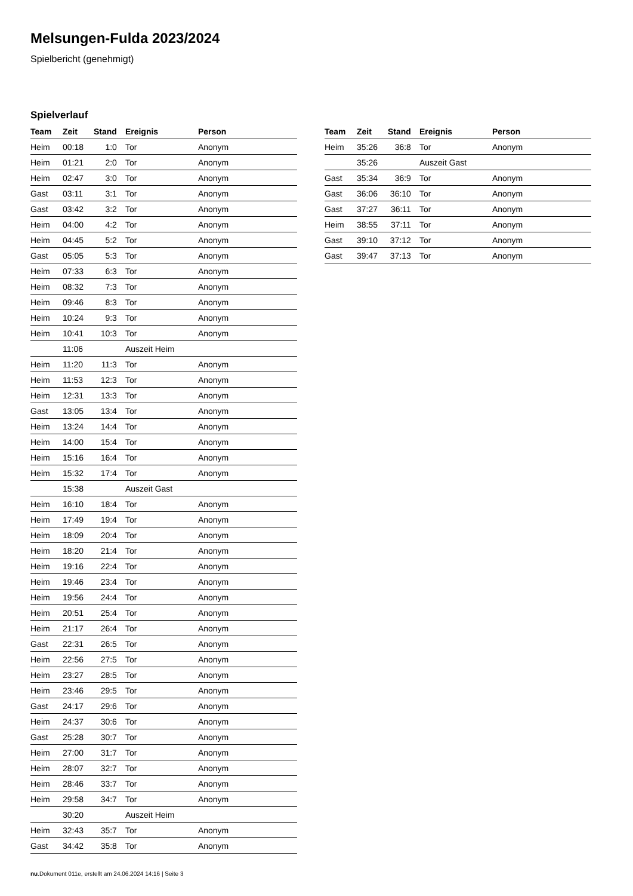Melsungen-Fulda 2023/2024
Spielbericht (genehmigt)
Spielverlauf
| Team | Zeit | Stand | Ereignis | Person |
| --- | --- | --- | --- | --- |
| Heim | 00:18 | 1:0 | Tor | Anonym |
| Heim | 01:21 | 2:0 | Tor | Anonym |
| Heim | 02:47 | 3:0 | Tor | Anonym |
| Gast | 03:11 | 3:1 | Tor | Anonym |
| Gast | 03:42 | 3:2 | Tor | Anonym |
| Heim | 04:00 | 4:2 | Tor | Anonym |
| Heim | 04:45 | 5:2 | Tor | Anonym |
| Gast | 05:05 | 5:3 | Tor | Anonym |
| Heim | 07:33 | 6:3 | Tor | Anonym |
| Heim | 08:32 | 7:3 | Tor | Anonym |
| Heim | 09:46 | 8:3 | Tor | Anonym |
| Heim | 10:24 | 9:3 | Tor | Anonym |
| Heim | 10:41 | 10:3 | Tor | Anonym |
| | 11:06 | | Auszeit Heim | |
| Heim | 11:20 | 11:3 | Tor | Anonym |
| Heim | 11:53 | 12:3 | Tor | Anonym |
| Heim | 12:31 | 13:3 | Tor | Anonym |
| Gast | 13:05 | 13:4 | Tor | Anonym |
| Heim | 13:24 | 14:4 | Tor | Anonym |
| Heim | 14:00 | 15:4 | Tor | Anonym |
| Heim | 15:16 | 16:4 | Tor | Anonym |
| Heim | 15:32 | 17:4 | Tor | Anonym |
| | 15:38 | | Auszeit Gast | |
| Heim | 16:10 | 18:4 | Tor | Anonym |
| Heim | 17:49 | 19:4 | Tor | Anonym |
| Heim | 18:09 | 20:4 | Tor | Anonym |
| Heim | 18:20 | 21:4 | Tor | Anonym |
| Heim | 19:16 | 22:4 | Tor | Anonym |
| Heim | 19:46 | 23:4 | Tor | Anonym |
| Heim | 19:56 | 24:4 | Tor | Anonym |
| Heim | 20:51 | 25:4 | Tor | Anonym |
| Heim | 21:17 | 26:4 | Tor | Anonym |
| Gast | 22:31 | 26:5 | Tor | Anonym |
| Heim | 22:56 | 27:5 | Tor | Anonym |
| Heim | 23:27 | 28:5 | Tor | Anonym |
| Heim | 23:46 | 29:5 | Tor | Anonym |
| Gast | 24:17 | 29:6 | Tor | Anonym |
| Heim | 24:37 | 30:6 | Tor | Anonym |
| Gast | 25:28 | 30:7 | Tor | Anonym |
| Heim | 27:00 | 31:7 | Tor | Anonym |
| Heim | 28:07 | 32:7 | Tor | Anonym |
| Heim | 28:46 | 33:7 | Tor | Anonym |
| Heim | 29:58 | 34:7 | Tor | Anonym |
| | 30:20 | | Auszeit Heim | |
| Heim | 32:43 | 35:7 | Tor | Anonym |
| Gast | 34:42 | 35:8 | Tor | Anonym |
| Team | Zeit | Stand | Ereignis | Person |
| --- | --- | --- | --- | --- |
| Heim | 35:26 | 36:8 | Tor | Anonym |
| | 35:26 | | Auszeit Gast | |
| Gast | 35:34 | 36:9 | Tor | Anonym |
| Gast | 36:06 | 36:10 | Tor | Anonym |
| Gast | 37:27 | 36:11 | Tor | Anonym |
| Heim | 38:55 | 37:11 | Tor | Anonym |
| Gast | 39:10 | 37:12 | Tor | Anonym |
| Gast | 39:47 | 37:13 | Tor | Anonym |
nu.Dokument 011e, erstellt am 24.06.2024 14:16 | Seite 3